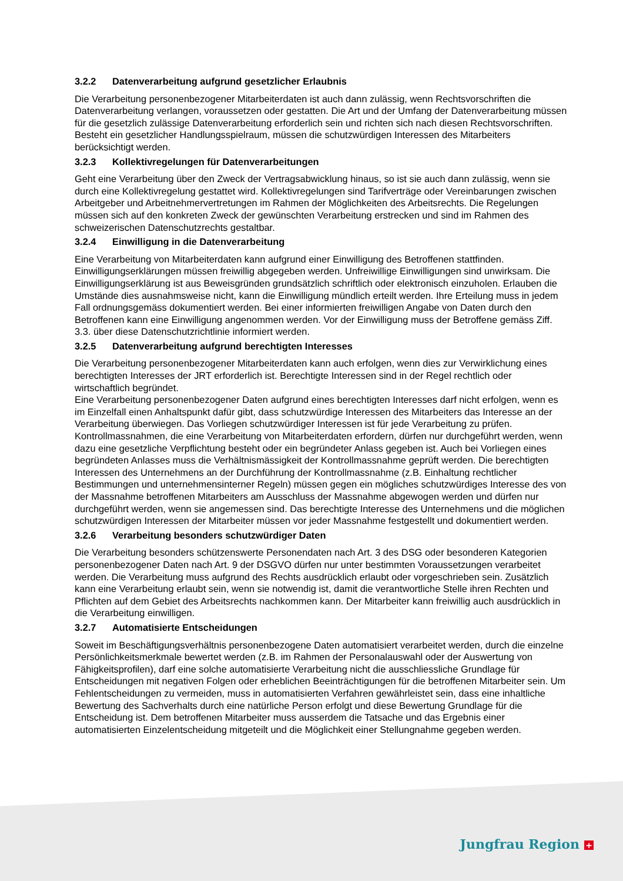3.2.2 Datenverarbeitung aufgrund gesetzlicher Erlaubnis
Die Verarbeitung personenbezogener Mitarbeiterdaten ist auch dann zulässig, wenn Rechtsvorschriften die Datenverarbeitung verlangen, voraussetzen oder gestatten. Die Art und der Umfang der Datenverarbeitung müssen für die gesetzlich zulässige Datenverarbeitung erforderlich sein und richten sich nach diesen Rechtsvorschriften. Besteht ein gesetzlicher Handlungsspielraum, müssen die schutzwürdigen Interessen des Mitarbeiters berücksichtigt werden.
3.2.3 Kollektivregelungen für Datenverarbeitungen
Geht eine Verarbeitung über den Zweck der Vertragsabwicklung hinaus, so ist sie auch dann zulässig, wenn sie durch eine Kollektivregelung gestattet wird. Kollektivregelungen sind Tarifverträge oder Vereinbarungen zwischen Arbeitgeber und Arbeitnehmervertretungen im Rahmen der Möglichkeiten des Arbeitsrechts. Die Regelungen müssen sich auf den konkreten Zweck der gewünschten Verarbeitung erstrecken und sind im Rahmen des schweizerischen Datenschutzrechts gestaltbar.
3.2.4 Einwilligung in die Datenverarbeitung
Eine Verarbeitung von Mitarbeiterdaten kann aufgrund einer Einwilligung des Betroffenen stattfinden. Einwilligungserklärungen müssen freiwillig abgegeben werden. Unfreiwillige Einwilligungen sind unwirksam. Die Einwilligungserklärung ist aus Beweisgründen grundsätzlich schriftlich oder elektronisch einzuholen. Erlauben die Umstände dies ausnahmsweise nicht, kann die Einwilligung mündlich erteilt werden. Ihre Erteilung muss in jedem Fall ordnungsgemäss dokumentiert werden. Bei einer informierten freiwilligen Angabe von Daten durch den Betroffenen kann eine Einwilligung angenommen werden. Vor der Einwilligung muss der Betroffene gemäss Ziff. 3.3. über diese Datenschutzrichtlinie informiert werden.
3.2.5 Datenverarbeitung aufgrund berechtigten Interesses
Die Verarbeitung personenbezogener Mitarbeiterdaten kann auch erfolgen, wenn dies zur Verwirklichung eines berechtigten Interesses der JRT erforderlich ist. Berechtigte Interessen sind in der Regel rechtlich oder wirtschaftlich begründet.
Eine Verarbeitung personenbezogener Daten aufgrund eines berechtigten Interesses darf nicht erfolgen, wenn es im Einzelfall einen Anhaltspunkt dafür gibt, dass schutzwürdige Interessen des Mitarbeiters das Interesse an der Verarbeitung überwiegen. Das Vorliegen schutzwürdiger Interessen ist für jede Verarbeitung zu prüfen.
Kontrollmassnahmen, die eine Verarbeitung von Mitarbeiterdaten erfordern, dürfen nur durchgeführt werden, wenn dazu eine gesetzliche Verpflichtung besteht oder ein begründeter Anlass gegeben ist. Auch bei Vorliegen eines begründeten Anlasses muss die Verhältnismässigkeit der Kontrollmassnahme geprüft werden. Die berechtigten Interessen des Unternehmens an der Durchführung der Kontrollmassnahme (z.B. Einhaltung rechtlicher Bestimmungen und unternehmensinterner Regeln) müssen gegen ein mögliches schutzwürdiges Interesse des von der Massnahme betroffenen Mitarbeiters am Ausschluss der Massnahme abgewogen werden und dürfen nur durchgeführt werden, wenn sie angemessen sind. Das berechtigte Interesse des Unternehmens und die möglichen schutzwürdigen Interessen der Mitarbeiter müssen vor jeder Massnahme festgestellt und dokumentiert werden.
3.2.6 Verarbeitung besonders schutzwürdiger Daten
Die Verarbeitung besonders schützenswerte Personendaten nach Art. 3 des DSG oder besonderen Kategorien personenbezogener Daten nach Art. 9 der DSGVO dürfen nur unter bestimmten Voraussetzungen verarbeitet werden. Die Verarbeitung muss aufgrund des Rechts ausdrücklich erlaubt oder vorgeschrieben sein. Zusätzlich kann eine Verarbeitung erlaubt sein, wenn sie notwendig ist, damit die verantwortliche Stelle ihren Rechten und Pflichten auf dem Gebiet des Arbeitsrechts nachkommen kann. Der Mitarbeiter kann freiwillig auch ausdrücklich in die Verarbeitung einwilligen.
3.2.7 Automatisierte Entscheidungen
Soweit im Beschäftigungsverhältnis personenbezogene Daten automatisiert verarbeitet werden, durch die einzelne Persönlichkeitsmerkmale bewertet werden (z.B. im Rahmen der Personalauswahl oder der Auswertung von Fähigkeitsprofilen), darf eine solche automatisierte Verarbeitung nicht die ausschliessliche Grundlage für Entscheidungen mit negativen Folgen oder erheblichen Beeinträchtigungen für die betroffenen Mitarbeiter sein. Um Fehlentscheidungen zu vermeiden, muss in automatisierten Verfahren gewährleistet sein, dass eine inhaltliche Bewertung des Sachverhalts durch eine natürliche Person erfolgt und diese Bewertung Grundlage für die Entscheidung ist. Dem betroffenen Mitarbeiter muss ausserdem die Tatsache und das Ergebnis einer automatisierten Einzelentscheidung mitgeteilt und die Möglichkeit einer Stellungnahme gegeben werden.
Jungfrau Region +